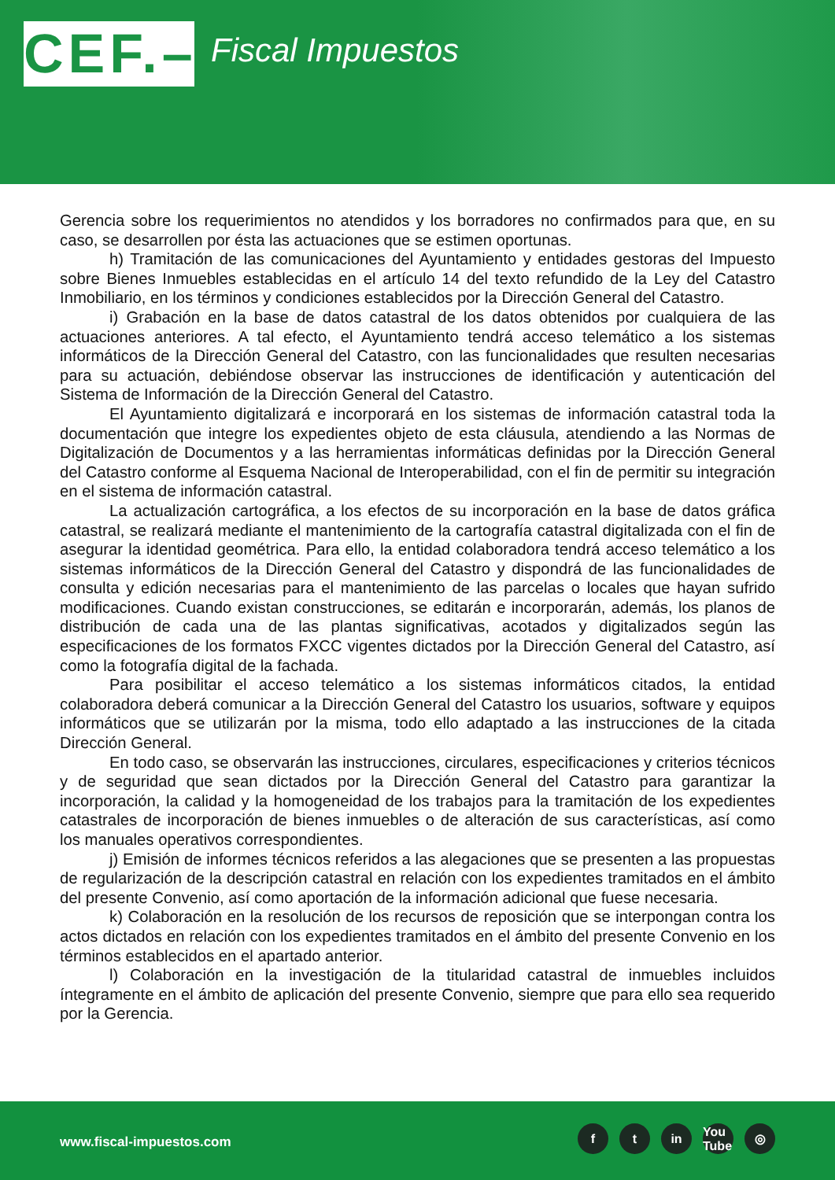CEF.–
Fiscal Impuestos
Gerencia sobre los requerimientos no atendidos y los borradores no confirmados para que, en su caso, se desarrollen por ésta las actuaciones que se estimen oportunas.
h) Tramitación de las comunicaciones del Ayuntamiento y entidades gestoras del Impuesto sobre Bienes Inmuebles establecidas en el artículo 14 del texto refundido de la Ley del Catastro Inmobiliario, en los términos y condiciones establecidos por la Dirección General del Catastro.
i) Grabación en la base de datos catastral de los datos obtenidos por cualquiera de las actuaciones anteriores. A tal efecto, el Ayuntamiento tendrá acceso telemático a los sistemas informáticos de la Dirección General del Catastro, con las funcionalidades que resulten necesarias para su actuación, debiéndose observar las instrucciones de identificación y autenticación del Sistema de Información de la Dirección General del Catastro.
El Ayuntamiento digitalizará e incorporará en los sistemas de información catastral toda la documentación que integre los expedientes objeto de esta cláusula, atendiendo a las Normas de Digitalización de Documentos y a las herramientas informáticas definidas por la Dirección General del Catastro conforme al Esquema Nacional de Interoperabilidad, con el fin de permitir su integración en el sistema de información catastral.
La actualización cartográfica, a los efectos de su incorporación en la base de datos gráfica catastral, se realizará mediante el mantenimiento de la cartografía catastral digitalizada con el fin de asegurar la identidad geométrica. Para ello, la entidad colaboradora tendrá acceso telemático a los sistemas informáticos de la Dirección General del Catastro y dispondrá de las funcionalidades de consulta y edición necesarias para el mantenimiento de las parcelas o locales que hayan sufrido modificaciones. Cuando existan construcciones, se editarán e incorporarán, además, los planos de distribución de cada una de las plantas significativas, acotados y digitalizados según las especificaciones de los formatos FXCC vigentes dictados por la Dirección General del Catastro, así como la fotografía digital de la fachada.
Para posibilitar el acceso telemático a los sistemas informáticos citados, la entidad colaboradora deberá comunicar a la Dirección General del Catastro los usuarios, software y equipos informáticos que se utilizarán por la misma, todo ello adaptado a las instrucciones de la citada Dirección General.
En todo caso, se observarán las instrucciones, circulares, especificaciones y criterios técnicos y de seguridad que sean dictados por la Dirección General del Catastro para garantizar la incorporación, la calidad y la homogeneidad de los trabajos para la tramitación de los expedientes catastrales de incorporación de bienes inmuebles o de alteración de sus características, así como los manuales operativos correspondientes.
j) Emisión de informes técnicos referidos a las alegaciones que se presenten a las propuestas de regularización de la descripción catastral en relación con los expedientes tramitados en el ámbito del presente Convenio, así como aportación de la información adicional que fuese necesaria.
k) Colaboración en la resolución de los recursos de reposición que se interpongan contra los actos dictados en relación con los expedientes tramitados en el ámbito del presente Convenio en los términos establecidos en el apartado anterior.
l) Colaboración en la investigación de la titularidad catastral de inmuebles incluidos íntegramente en el ámbito de aplicación del presente Convenio, siempre que para ello sea requerido por la Gerencia.
www.fiscal-impuestos.com
ft in You Tube ◎